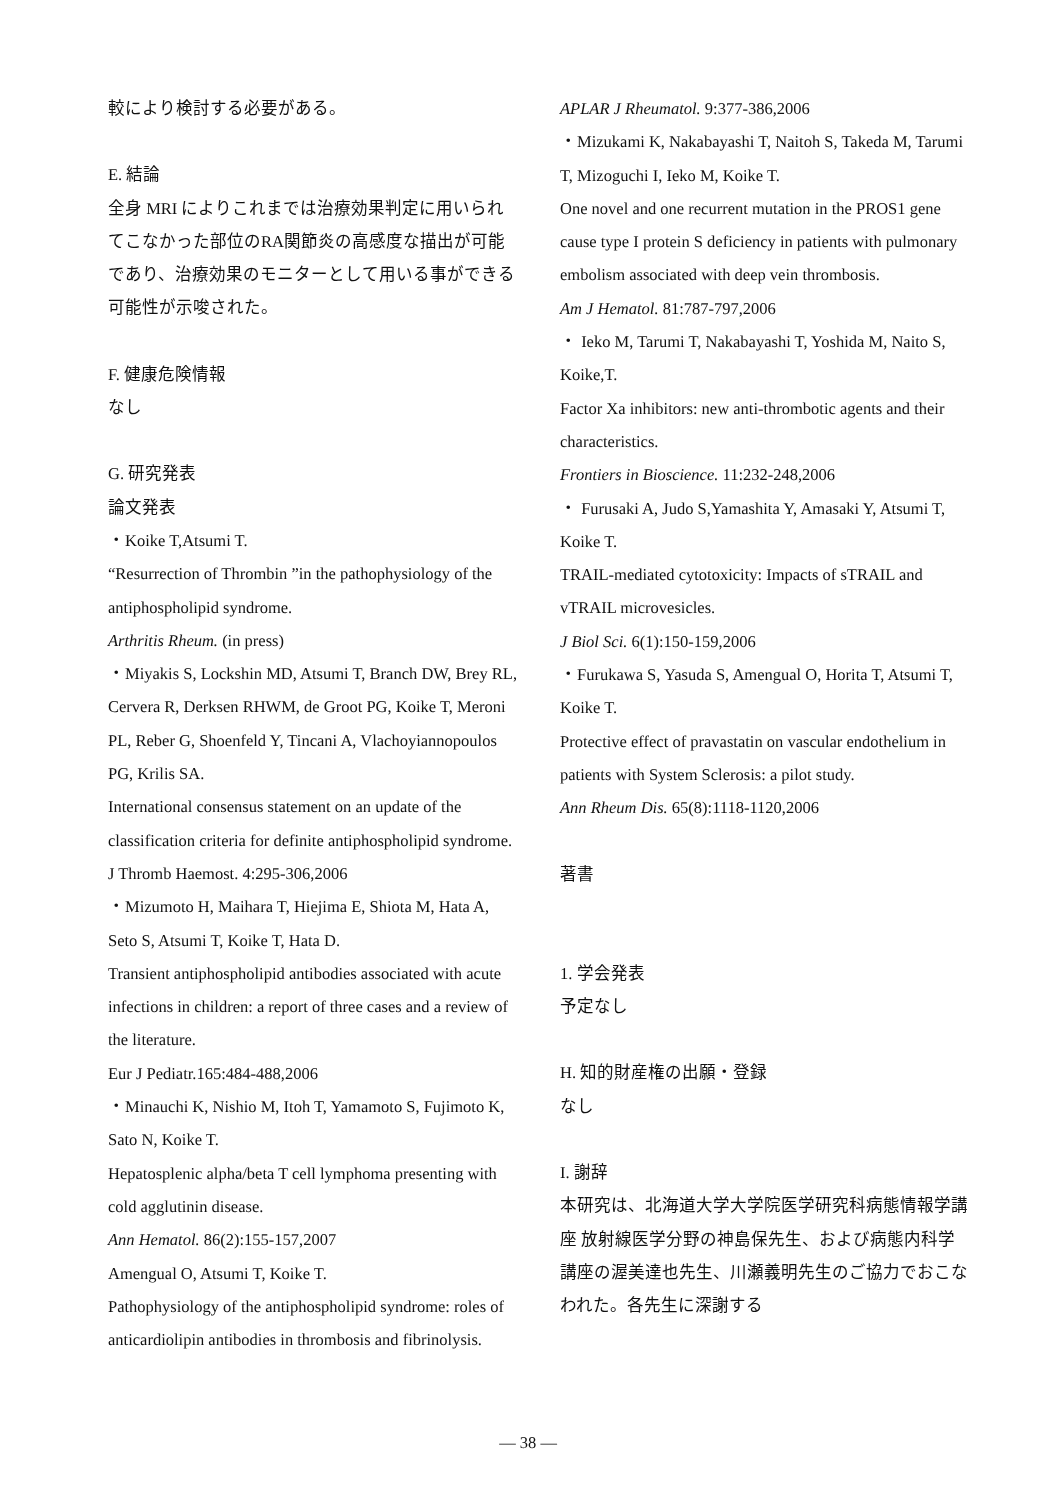較により検討する必要がある。
E. 結論
全身 MRI によりこれまでは治療効果判定に用いられてこなかった部位のRA関節炎の高感度な描出が可能であり、治療効果のモニターとして用いる事ができる可能性が示唆された。
F. 健康危険情報
なし
G. 研究発表
論文発表
・Koike T,Atsumi T.
“Resurrection of Thrombin ”in the pathophysiology of the antiphospholipid syndrome.
Arthritis Rheum. (in press)
・Miyakis S, Lockshin MD, Atsumi T, Branch DW, Brey RL, Cervera R, Derksen RHWM, de Groot PG, Koike T, Meroni PL, Reber G, Shoenfeld Y, Tincani A, Vlachoyiannopoulos PG, Krilis SA.
International consensus statement on an update of the classification criteria for definite antiphospholipid syndrome.
J Thromb Haemost. 4:295-306,2006
・Mizumoto H, Maihara T, Hiejima E, Shiota M, Hata A, Seto S, Atsumi T, Koike T, Hata D.
Transient antiphospholipid antibodies associated with acute infections in children: a report of three cases and a review of the literature.
Eur J Pediatr.165:484-488,2006
・Minauchi K, Nishio M, Itoh T, Yamamoto S, Fujimoto K, Sato N, Koike T.
Hepatosplenic alpha/beta T cell lymphoma presenting with cold agglutinin disease.
Ann Hematol. 86(2):155-157,2007
Amengual O, Atsumi T, Koike T.
Pathophysiology of the antiphospholipid syndrome: roles of anticardiolipin antibodies in thrombosis and fibrinolysis.
APLAR J Rheumatol. 9:377-386,2006
・Mizukami K, Nakabayashi T, Naitoh S, Takeda M, Tarumi T, Mizoguchi I, Ieko M, Koike T.
One novel and one recurrent mutation in the PROS1 gene cause type I protein S deficiency in patients with pulmonary embolism associated with deep vein thrombosis.
Am J Hematol. 81:787-797,2006
・ Ieko M, Tarumi T, Nakabayashi T, Yoshida M, Naito S, Koike,T.
Factor Xa inhibitors: new anti-thrombotic agents and their characteristics.
Frontiers in Bioscience. 11:232-248,2006
・ Furusaki A, Judo S,Yamashita Y, Amasaki Y, Atsumi T, Koike T.
TRAIL-mediated cytotoxicity: Impacts of sTRAIL and vTRAIL microvesicles.
J Biol Sci. 6(1):150-159,2006
・Furukawa S, Yasuda S, Amengual O, Horita T, Atsumi T, Koike T.
Protective effect of pravastatin on vascular endothelium in patients with System Sclerosis: a pilot study.
Ann Rheum Dis. 65(8):1118-1120,2006
著書
1. 学会発表
予定なし
H. 知的財産権の出願・登録
なし
I. 謝辞
本研究は、北海道大学大学院医学研究科病態情報学講座 放射線医学分野の神島保先生、および病態内科学講座の渥美達也先生、川瀬義明先生のご協力でおこなわれた。各先生に深謝する
— 38 —